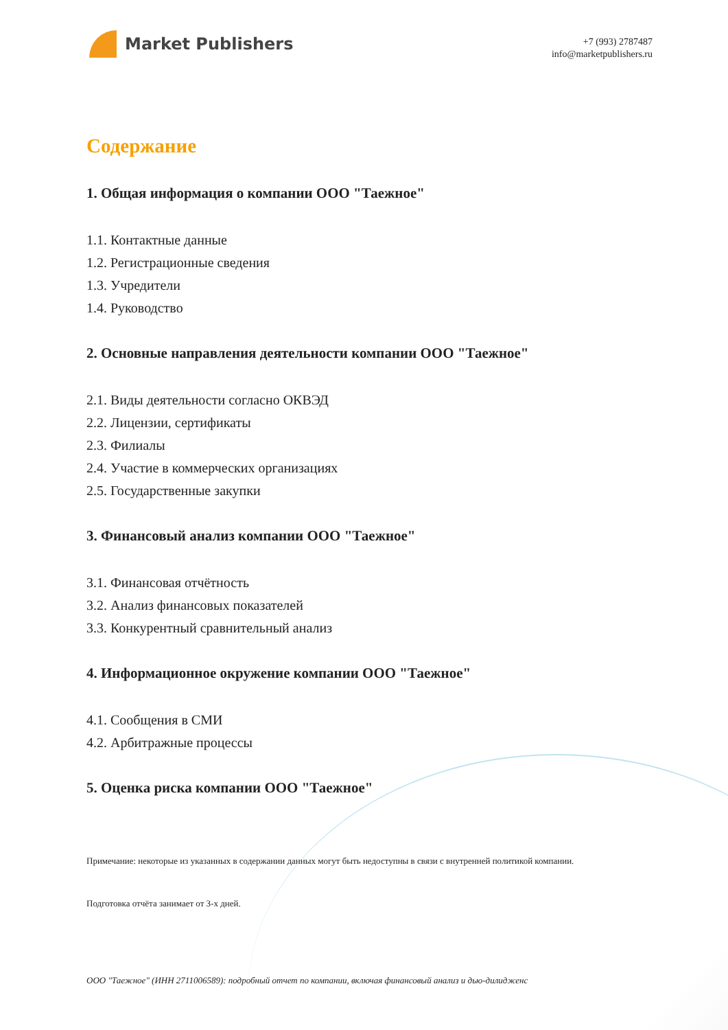Market Publishers
+7 (993) 2787487
info@marketpublishers.ru
Содержание
1. Общая информация о компании ООО "Таежное"
1.1. Контактные данные
1.2. Регистрационные сведения
1.3. Учредители
1.4. Руководство
2. Основные направления деятельности компании ООО "Таежное"
2.1. Виды деятельности согласно ОКВЭД
2.2. Лицензии, сертификаты
2.3. Филиалы
2.4. Участие в коммерческих организациях
2.5. Государственные закупки
3. Финансовый анализ компании ООО "Таежное"
3.1. Финансовая отчётность
3.2. Анализ финансовых показателей
3.3. Конкурентный сравнительный анализ
4. Информационное окружение компании ООО "Таежное"
4.1. Сообщения в СМИ
4.2. Арбитражные процессы
5. Оценка риска компании ООО "Таежное"
Примечание: некоторые из указанных в содержании данных могут быть недоступны в связи с внутренней политикой компании.
Подготовка отчёта занимает от 3-х дней.
ООО "Таежное" (ИНН 2711006589): подробный отчет по компании, включая финансовый анализ и дью-дилидженс